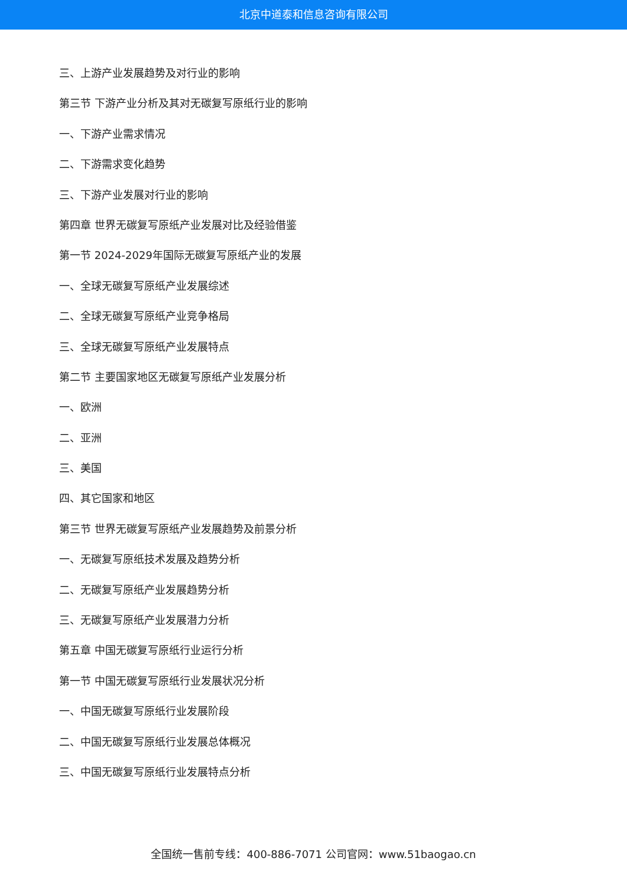北京中道泰和信息咨询有限公司
三、上游产业发展趋势及对行业的影响
第三节 下游产业分析及其对无碳复写原纸行业的影响
一、下游产业需求情况
二、下游需求变化趋势
三、下游产业发展对行业的影响
第四章 世界无碳复写原纸产业发展对比及经验借鉴
第一节 2024-2029年国际无碳复写原纸产业的发展
一、全球无碳复写原纸产业发展综述
二、全球无碳复写原纸产业竞争格局
三、全球无碳复写原纸产业发展特点
第二节 主要国家地区无碳复写原纸产业发展分析
一、欧洲
二、亚洲
三、美国
四、其它国家和地区
第三节 世界无碳复写原纸产业发展趋势及前景分析
一、无碳复写原纸技术发展及趋势分析
二、无碳复写原纸产业发展趋势分析
三、无碳复写原纸产业发展潜力分析
第五章 中国无碳复写原纸行业运行分析
第一节 中国无碳复写原纸行业发展状况分析
一、中国无碳复写原纸行业发展阶段
二、中国无碳复写原纸行业发展总体概况
三、中国无碳复写原纸行业发展特点分析
全国统一售前专线：400-886-7071 公司官网：www.51baogao.cn